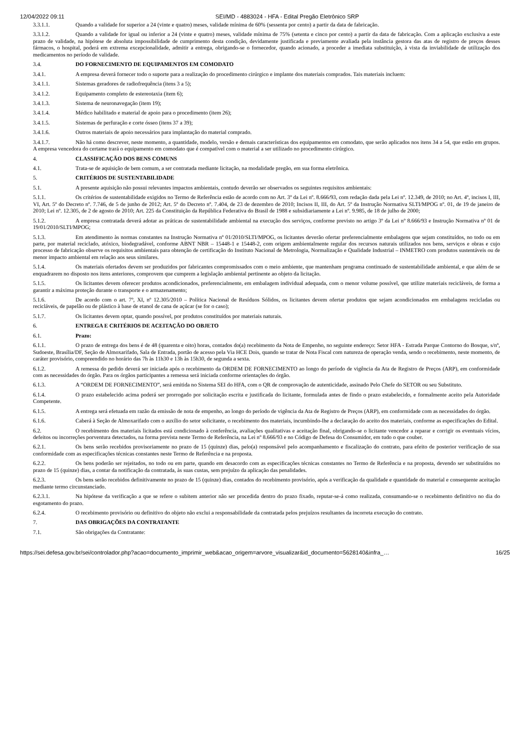12/04/2022 09:11 SEI/MD - 4883024 - HFA - Edital Pregão Eletrônico SRP
3.3.1.1. Quando a validade for superior a 24 (vinte e quatro) meses, validade mínima de 60% (sessenta por cento) a partir da data de fabricação.
3.3.1.2. Quando a validade for igual ou inferior a 24 (vinte e quatro) meses, validade mínima de 75% (setenta e cinco por cento) a partir da data de fabricação. Com a aplicação exclusiva a este prazo de validade, na hipótese de absoluta impossibilidade de cumprimento desta condição, devidamente justificada e previamente avaliada pela instância gestora das atas de registro de preços desses fármacos, o hospital, poderá em extrema excepcionalidade, admitir a entrega, obrigando-se o fornecedor, quando acionado, a proceder a imediata substituição, à vista da inviabilidade de utilização dos medicamentos no período de validade.
3.4. DO FORNECIMENTO DE EQUIPAMENTOS EM COMODATO
3.4.1. A empresa deverá fornecer todo o suporte para a realização do procedimento cirúrgico e implante dos materiais comprados. Tais materiais incluem:
3.4.1.1. Sistemas geradores de radiofrequência (itens 3 a 5);
3.4.1.2. Equipamento completo de estereotaxia (item 6);
3.4.1.3. Sistema de neuronavegação (item 19);
3.4.1.4. Médico habilitado e material de apoio para o procedimento (item 26);
3.4.1.5. Sistemas de perfuração e corte ósseo (itens 37 a 39);
3.4.1.6. Outros materiais de apoio necessários para implantação do material comprado.
3.4.1.7. Não há como descrever, neste momento, a quantidade, modelo, versão e demais características dos equipamentos em comodato, que serão aplicados nos itens 34 a 54, que estão em grupos. A empresa vencedora do certame trará o equipamento em comodato que é compatível com o material a ser utilizado no procedimento cirúrgico.
4. CLASSIFICAÇÃO DOS BENS COMUNS
4.1. Trata-se de aquisição de bem comum, a ser contratada mediante licitação, na modalidade pregão, em sua forma eletrônica.
5. CRITÉRIOS DE SUSTENTABILIDADE
5.1. A presente aquisição não possui relevantes impactos ambientais, contudo deverão ser observados os seguintes requisitos ambientais:
5.1.1. Os critérios de sustentabilidade exigidos no Termo de Referência estão de acordo com no Art. 3º da Lei nº. 8.666/93, com redação dada pela Lei nº. 12.349, de 2010; no Art. 4º, incisos I, III, VI, Art. 5º do Decreto nº. 7.746, de 5 de junho de 2012; Art. 5º do Decreto nº. 7.404, de 23 de dezembro de 2010; Incisos II, III, do Art. 5º da Instrução Normativa SLTI/MPOG nº. 01, de 19 de janeiro de 2010; Lei nº. 12.305, de 2 de agosto de 2010; Art. 225 da Constituição da República Federativa do Brasil de 1988 e subsidiariamente a Lei nº. 9.985, de 18 de julho de 2000;
5.1.2. A empresa contratada deverá adotar as práticas de sustentabilidade ambiental na execução dos serviços, conforme previsto no artigo 3º da Lei nº 8.666/93 e Instrução Normativa nº 01 de 19/01/2010/SLTI/MPOG;
5.1.3. Em atendimento às normas constantes na Instrução Normativa nº 01/2010/SLTI/MPOG, os licitantes deverão ofertar preferencialmente embalagens que sejam constituídos, no todo ou em parte, por material reciclado, atóxico, biodegradável, conforme ABNT NBR – 15448-1 e 15448-2, com origem ambientalmente regular dos recursos naturais utilizados nos bens, serviços e obras e cujo processo de fabricação observe os requisitos ambientais para obtenção de certificação do Instituto Nacional de Metrologia, Normalização e Qualidade Industrial – INMETRO com produtos sustentáveis ou de menor impacto ambiental em relação aos seus similares.
5.1.4. Os materiais ofertados devem ser produzidos por fabricantes compromissados com o meio ambiente, que mantenham programa continuado de sustentabilidade ambiental, e que além de se enquadrarem no disposto nos itens anteriores, comprovem que cumprem a legislação ambiental pertinente ao objeto da licitação.
5.1.5. Os licitantes devem oferecer produtos acondicionados, preferencialmente, em embalagem individual adequada, com o menor volume possível, que utilize materiais recicláveis, de forma a garantir a máxima proteção durante o transporte e o armazenamento;
5.1.6. De acordo com o art. 7º, XI, nº 12.305/2010 – Política Nacional de Resíduos Sólidos, os licitantes devem ofertar produtos que sejam acondicionados em embalagens recicladas ou recicláveis, de papelão ou de plástico à base de etanol de cana de açúcar (se for o caso);
5.1.7. Os licitantes devem optar, quando possível, por produtos constituídos por materiais naturais.
6. ENTREGA E CRITÉRIOS DE ACEITAÇÃO DO OBJETO
6.1. Prazo:
6.1.1. O prazo de entrega dos bens é de 48 (quarenta e oito) horas, contados do(a) recebimento da Nota de Empenho, no seguinte endereço: Setor HFA - Estrada Parque Contorno do Bosque, s/nº, Sudoeste, Brasília/DF, Seção de Almoxarifado, Sala de Entrada, portão de acesso pela Via HCE Dois, quando se tratar de Nota Fiscal com natureza de operação venda, sendo o recebimento, neste momento, de caráter provisório, compreendido no horário das 7h às 11h30 e 13h às 15h30, de segunda a sexta.
6.1.2. A remessa do pedido deverá ser iniciada após o recebimento da ORDEM DE FORNECIMENTO ao longo do período de vigência da Ata de Registro de Preços (ARP), em conformidade com as necessidades do órgão. Para os órgãos participantes a remessa será iniciada conforme orientações do órgão.
6.1.3. A “ORDEM DE FORNECIMENTO”, será emitida no Sistema SEI do HFA, com o QR de comprovação de autenticidade, assinado Pelo Chefe do SETOR ou seu Substituto.
6.1.4. O prazo estabelecido acima poderá ser prorrogado por solicitação escrita e justificada do licitante, formulada antes de findo o prazo estabelecido, e formalmente aceito pela Autoridade Competente.
6.1.5. A entrega será efetuada em razão da emissão de nota de empenho, ao longo do período de vigência da Ata de Registro de Preços (ARP), em conformidade com as necessidades do órgão.
6.1.6. Caberá à Seção de Almoxarifado com o auxílio do setor solicitante, o recebimento dos materiais, incumbindo-lhe a declaração do aceito dos materiais, conforme as especificações do Edital.
6.2. O recebimento dos materiais licitados está condicionado à conferência, avaliações qualitativas e aceitação final, obrigando-se o licitante vencedor a reparar e corrigir os eventuais vícios, defeitos ou incorreções porventura detectados, na forma prevista neste Termo de Referência, na Lei nº 8.666/93 e no Código de Defesa do Consumidor, em tudo o que couber.
6.2.1. Os bens serão recebidos provisoriamente no prazo de 15 (quinze) dias, pelo(a) responsável pelo acompanhamento e fiscalização do contrato, para efeito de posterior verificação de sua conformidade com as especificações técnicas constantes neste Termo de Referência e na proposta.
6.2.2. Os bens poderão ser rejeitados, no todo ou em parte, quando em desacordo com as especificações técnicas constantes no Termo de Referência e na proposta, devendo ser substituídos no prazo de 15 (quinze) dias, a contar da notificação da contratada, às suas custas, sem prejuízo da aplicação das penalidades.
6.2.3. Os bens serão recebidos definitivamente no prazo de 15 (quinze) dias, contados do recebimento provisório, após a verificação da qualidade e quantidade do material e consequente aceitação mediante termo circunstanciado.
6.2.3.1. Na hipótese da verificação a que se refere o subitem anterior não ser procedida dentro do prazo fixado, reputar-se-á como realizada, consumando-se o recebimento definitivo no dia do esgotamento do prazo.
6.2.4. O recebimento provisório ou definitivo do objeto não exclui a responsabilidade da contratada pelos prejuízos resultantes da incorreta execução do contrato.
7. DAS OBRIGAÇÕES DA CONTRATANTE
7.1. São obrigações da Contratante:
https://sei.defesa.gov.br/sei/controlador.php?acao=documento_imprimir_web&acao_origem=arvore_visualizar&id_documento=5628140&infra_… 16/25